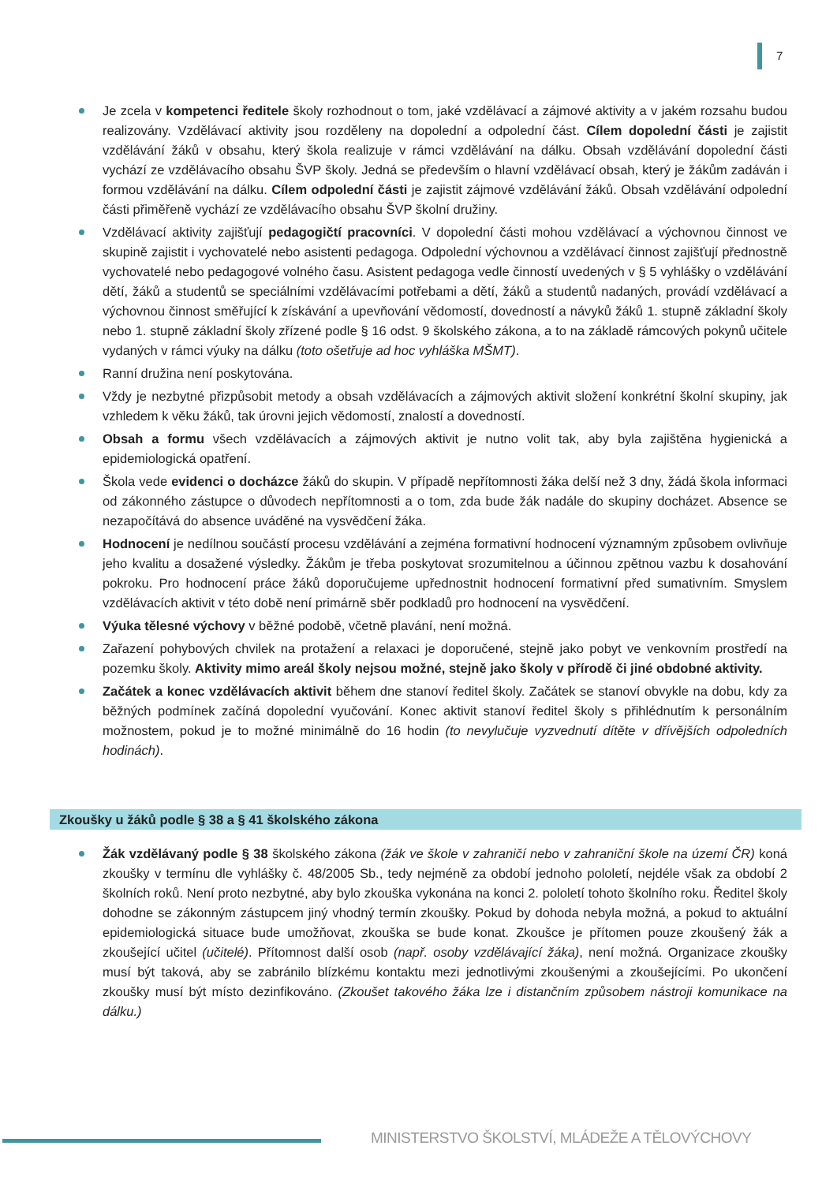7
Je zcela v kompetenci ředitele školy rozhodnout o tom, jaké vzdělávací a zájmové aktivity a v jakém rozsahu budou realizovány. Vzdělávací aktivity jsou rozděleny na dopolední a odpolední část. Cílem dopolední části je zajistit vzdělávání žáků v obsahu, který škola realizuje v rámci vzdělávání na dálku. Obsah vzdělávání dopolední části vychází ze vzdělávacího obsahu ŠVP školy. Jedná se především o hlavní vzdělávací obsah, který je žákům zadáván i formou vzdělávání na dálku. Cílem odpolední části je zajistit zájmové vzdělávání žáků. Obsah vzdělávání odpolední části přiměřeně vychází ze vzdělávacího obsahu ŠVP školní družiny.
Vzdělávací aktivity zajišťují pedagogičtí pracovníci. V dopolední části mohou vzdělávací a výchovnou činnost ve skupině zajistit i vychovatelé nebo asistenti pedagoga. Odpolední výchovnou a vzdělávací činnost zajišťují přednostně vychovatelé nebo pedagogové volného času. Asistent pedagoga vedle činností uvedených v § 5 vyhlášky o vzdělávání dětí, žáků a studentů se speciálními vzdělávacími potřebami a dětí, žáků a studentů nadaných, provádí vzdělávací a výchovnou činnost směřující k získávání a upevňování vědomostí, dovedností a návyků žáků 1. stupně základní školy nebo 1. stupně základní školy zřízené podle § 16 odst. 9 školského zákona, a to na základě rámcových pokynů učitele vydaných v rámci výuky na dálku (toto ošetřuje ad hoc vyhláška MŠMT).
Ranní družina není poskytována.
Vždy je nezbytné přizpůsobit metody a obsah vzdělávacích a zájmových aktivit složení konkrétní školní skupiny, jak vzhledem k věku žáků, tak úrovni jejich vědomostí, znalostí a dovedností.
Obsah a formu všech vzdělávacích a zájmových aktivit je nutno volit tak, aby byla zajištěna hygienická a epidemiologická opatření.
Škola vede evidenci o docházce žáků do skupin. V případě nepřítomnosti žáka delší než 3 dny, žádá škola informaci od zákonného zástupce o důvodech nepřítomnosti a o tom, zda bude žák nadále do skupiny docházet. Absence se nezapočítává do absence uváděné na vysvědčení žáka.
Hodnocení je nedílnou součástí procesu vzdělávání a zejména formativní hodnocení významným způsobem ovlivňuje jeho kvalitu a dosažené výsledky. Žákům je třeba poskytovat srozumitelnou a účinnou zpětnou vazbu k dosahování pokroku. Pro hodnocení práce žáků doporučujeme upřednostnit hodnocení formativní před sumativním. Smyslem vzdělávacích aktivit v této době není primárně sběr podkladů pro hodnocení na vysvědčení.
Výuka tělesné výchovy v běžné podobě, včetně plavání, není možná.
Zařazení pohybových chvilek na protažení a relaxaci je doporučené, stejně jako pobyt ve venkovním prostředí na pozemku školy. Aktivity mimo areál školy nejsou možné, stejně jako školy v přírodě či jiné obdobné aktivity.
Začátek a konec vzdělávacích aktivit během dne stanoví ředitel školy. Začátek se stanoví obvykle na dobu, kdy za běžných podmínek začíná dopolední vyučování. Konec aktivit stanoví ředitel školy s přihlédnutím k personálním možnostem, pokud je to možné minimálně do 16 hodin (to nevylučuje vyzvednutí dítěte v dřívějších odpoledních hodinách).
Zkoušky u žáků podle § 38 a § 41 školského zákona
Žák vzdělávaný podle § 38 školského zákona (žák ve škole v zahraničí nebo v zahraniční škole na území ČR) koná zkoušky v termínu dle vyhlášky č. 48/2005 Sb., tedy nejméně za období jednoho pololetí, nejdéle však za období 2 školních roků. Není proto nezbytné, aby bylo zkouška vykonána na konci 2. pololetí tohoto školního roku. Ředitel školy dohodne se zákonným zástupcem jiný vhodný termín zkoušky. Pokud by dohoda nebyla možná, a pokud to aktuální epidemiologická situace bude umožňovat, zkouška se bude konat. Zkoušce je přítomen pouze zkoušený žák a zkoušející učitel (učitelé). Přítomnost další osob (např. osoby vzdělávající žáka), není možná. Organizace zkoušky musí být taková, aby se zabránilo blízkému kontaktu mezi jednotlivými zkoušenými a zkoušejícími. Po ukončení zkoušky musí být místo dezinfikováno. (Zkoušet takového žáka lze i distančním způsobem nástroji komunikace na dálku.)
MINISTERSTVO ŠKOLSTVÍ, MLÁDEŽE A TĚLOVÝCHOVY